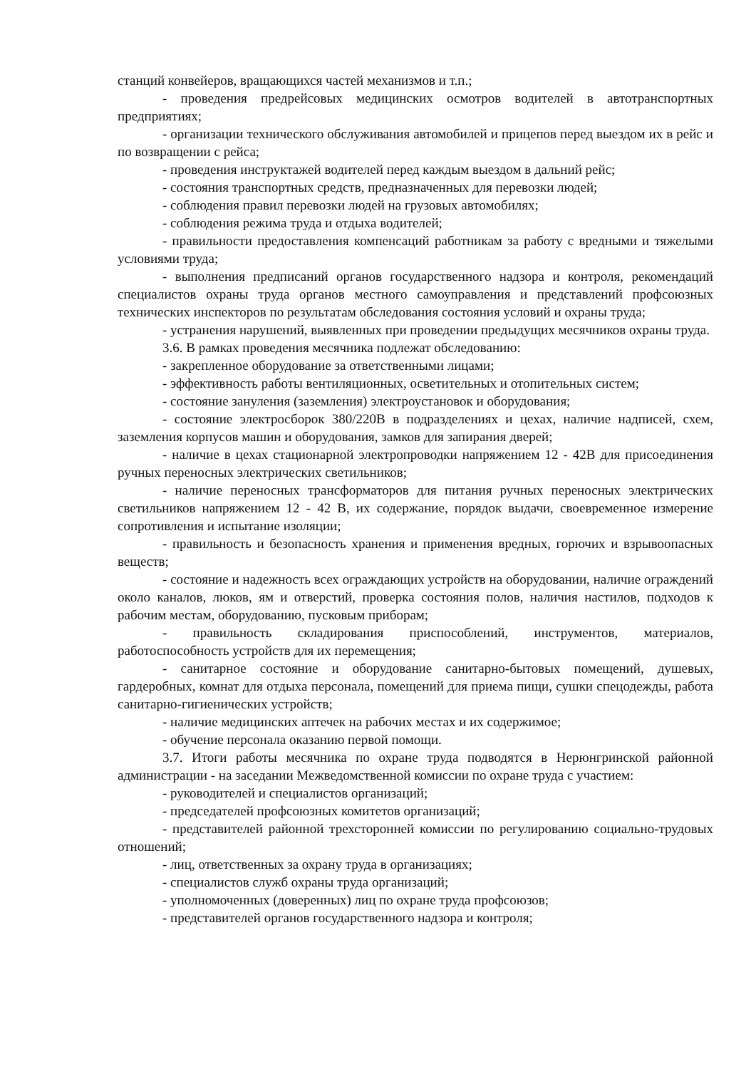станций конвейеров, вращающихся частей механизмов и т.п.;
- проведения предрейсовых медицинских осмотров водителей в автотранспортных предприятиях;
- организации технического обслуживания автомобилей и прицепов перед выездом их в рейс и по возвращении с рейса;
- проведения инструктажей водителей перед каждым выездом в дальний рейс;
- состояния транспортных средств, предназначенных для перевозки людей;
- соблюдения правил перевозки людей на грузовых автомобилях;
- соблюдения режима труда и отдыха водителей;
- правильности предоставления компенсаций работникам за работу с вредными и тяжелыми условиями труда;
- выполнения предписаний органов государственного надзора и контроля, рекомендаций специалистов охраны труда органов местного самоуправления и представлений профсоюзных технических инспекторов по результатам обследования состояния условий и охраны труда;
- устранения нарушений, выявленных при проведении предыдущих месячников охраны труда.
3.6. В рамках проведения месячника подлежат обследованию:
- закрепленное оборудование за ответственными лицами;
- эффективность работы вентиляционных, осветительных и отопительных систем;
- состояние зануления (заземления) электроустановок и оборудования;
- состояние электросборок 380/220В в подразделениях и цехах, наличие надписей, схем, заземления корпусов машин и оборудования, замков для запирания дверей;
- наличие в цехах стационарной электропроводки напряжением 12 - 42В для присоединения ручных переносных электрических светильников;
- наличие переносных трансформаторов для питания ручных переносных электрических светильников напряжением 12 - 42 В, их содержание, порядок выдачи, своевременное измерение сопротивления и испытание изоляции;
- правильность и безопасность хранения и применения вредных, горючих и взрывоопасных веществ;
- состояние и надежность всех ограждающих устройств на оборудовании, наличие ограждений около каналов, люков, ям и отверстий, проверка состояния полов, наличия настилов, подходов к рабочим местам, оборудованию, пусковым приборам;
- правильность складирования приспособлений, инструментов, материалов, работоспособность устройств для их перемещения;
- санитарное состояние и оборудование санитарно-бытовых помещений, душевых, гардеробных, комнат для отдыха персонала, помещений для приема пищи, сушки спецодежды, работа санитарно-гигиенических устройств;
- наличие медицинских аптечек на рабочих местах и их содержимое;
- обучение персонала оказанию первой помощи.
3.7. Итоги работы месячника по охране труда подводятся в Нерюнгринской районной администрации - на заседании Межведомственной комиссии по охране труда с участием:
- руководителей и специалистов организаций;
- председателей профсоюзных комитетов организаций;
- представителей районной трехсторонней комиссии по регулированию социально-трудовых отношений;
- лиц, ответственных за охрану труда в организациях;
- специалистов служб охраны труда организаций;
- уполномоченных (доверенных) лиц по охране труда профсоюзов;
- представителей органов государственного надзора и контроля;